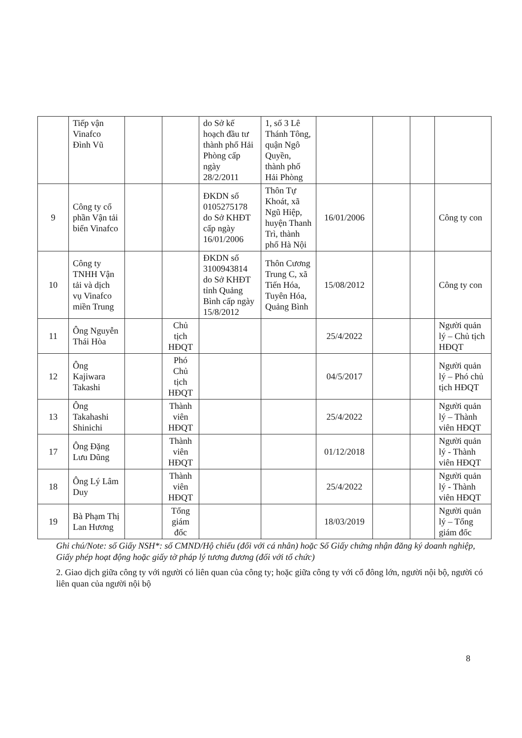| | Tiếp vận Vinafco Đình Vũ | | | do Sở kế hoạch đầu tư thành phố Hải Phòng cấp ngày 28/2/2011 | 1, số 3 Lê Thánh Tông, quận Ngô Quyền, thành phố Hải Phòng | | | | |
| 9 | Công ty cổ phần Vận tải biển Vinafco | | | ĐKDN số 0105275178 do Sở KHĐT cấp ngày 16/01/2006 | Thôn Tự Khoát, xã Ngũ Hiệp, huyện Thanh Trì, thành phố Hà Nội | 16/01/2006 | | | Công ty con |
| 10 | Công ty TNHH Vận tải và dịch vụ Vinafco miền Trung | | | ĐKDN số 3100943814 do Sở KHĐT tỉnh Quảng Bình cấp ngày 15/8/2012 | Thôn Cương Trung C, xã Tiến Hóa, Tuyên Hóa, Quảng Bình | 15/08/2012 | | | Công ty con |
| 11 | Ông Nguyễn Thái Hòa | | Chủ tịch HĐQT | | | 25/4/2022 | | | Người quản lý – Chủ tịch HĐQT |
| 12 | Ông Kajiwara Takashi | | Phó Chủ tịch HĐQT | | | 04/5/2017 | | | Người quản lý – Phó chủ tịch HĐQT |
| 13 | Ông Takahashi Shinichi | | Thành viên HĐQT | | | 25/4/2022 | | | Người quản lý – Thành viên HĐQT |
| 17 | Ông Đặng Lưu Dũng | | Thành viên HĐQT | | | 01/12/2018 | | | Người quản lý - Thành viên HĐQT |
| 18 | Ông Lý Lâm Duy | | Thành viên HĐQT | | | 25/4/2022 | | | Người quản lý - Thành viên HĐQT |
| 19 | Bà Phạm Thị Lan Hương | | Tổng giám đốc | | | 18/03/2019 | | | Người quản lý – Tổng giám đốc |
Ghi chú/Note: số Giấy NSH*: số CMND/Hộ chiếu (đối với cá nhân) hoặc Số Giấy chứng nhận đăng ký doanh nghiệp, Giấy phép hoạt động hoặc giấy tờ pháp lý tương đương (đối với tổ chức)
2. Giao dịch giữa công ty với người có liên quan của công ty; hoặc giữa công ty với cổ đông lớn, người nội bộ, người có liên quan của người nội bộ
8